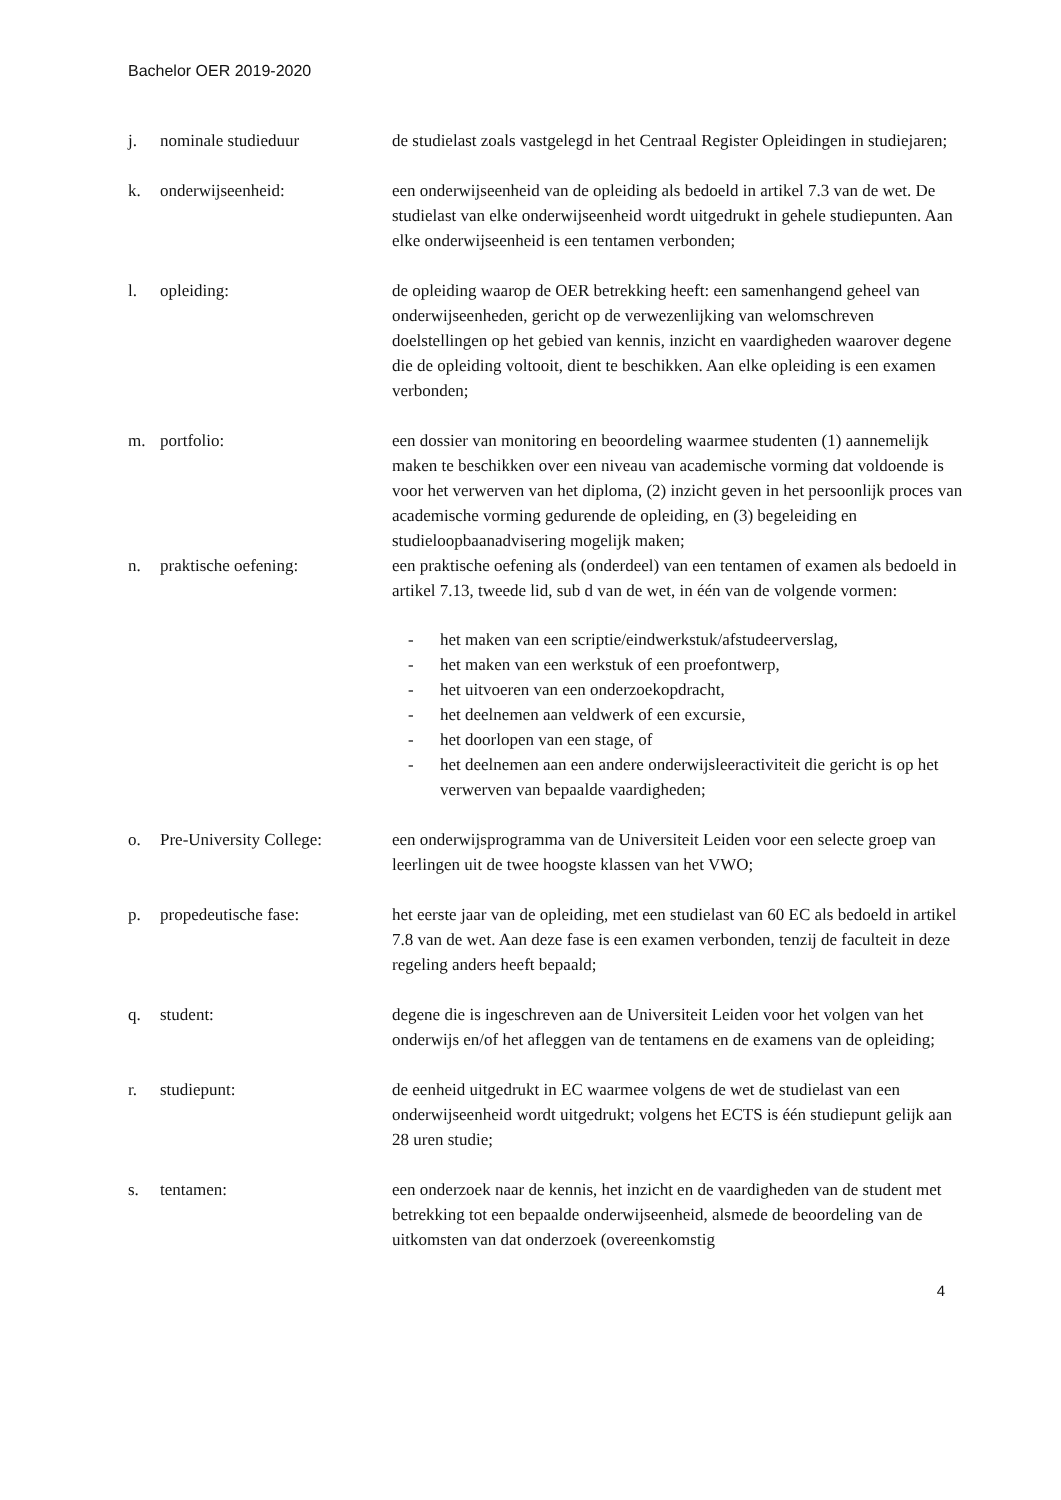Bachelor OER 2019-2020
j. nominale studieduur de studielast zoals vastgelegd in het Centraal Register Opleidingen in studiejaren;
k. onderwijseenheid: een onderwijseenheid van de opleiding als bedoeld in artikel 7.3 van de wet. De studielast van elke onderwijseenheid wordt uitgedrukt in gehele studiepunten. Aan elke onderwijseenheid is een tentamen verbonden;
l. opleiding: de opleiding waarop de OER betrekking heeft: een samenhangend geheel van onderwijseenheden, gericht op de verwezenlijking van welomschreven doelstellingen op het gebied van kennis, inzicht en vaardigheden waarover degene die de opleiding voltooit, dient te beschikken. Aan elke opleiding is een examen verbonden;
m. portfolio: een dossier van monitoring en beoordeling waarmee studenten (1) aannemelijk maken te beschikken over een niveau van academische vorming dat voldoende is voor het verwerven van het diploma, (2) inzicht geven in het persoonlijk proces van academische vorming gedurende de opleiding, en (3) begeleiding en studieloopbaanadvisering mogelijk maken;
n. praktische oefening: een praktische oefening als (onderdeel) van een tentamen of examen als bedoeld in artikel 7.13, tweede lid, sub d van de wet, in één van de volgende vormen:
- het maken van een scriptie/eindwerkstuk/afstudeerverslag,
- het maken van een werkstuk of een proefontwerp,
- het uitvoeren van een onderzoekopdracht,
- het deelnemen aan veldwerk of een excursie,
- het doorlopen van een stage, of
- het deelnemen aan een andere onderwijsleeractiviteit die gericht is op het verwerven van bepaalde vaardigheden;
o. Pre-University College:
een onderwijsprogramma van de Universiteit Leiden voor een selecte groep van leerlingen uit de twee hoogste klassen van het VWO;
p. propedeutische fase: het eerste jaar van de opleiding, met een studielast van 60 EC als bedoeld in artikel 7.8 van de wet. Aan deze fase is een examen verbonden, tenzij de faculteit in deze regeling anders heeft bepaald;
q. student: degene die is ingeschreven aan de Universiteit Leiden voor het volgen van het onderwijs en/of het afleggen van de tentamens en de examens van de opleiding;
r. studiepunt: de eenheid uitgedrukt in EC waarmee volgens de wet de studielast van een onderwijseenheid wordt uitgedrukt; volgens het ECTS is één studiepunt gelijk aan 28 uren studie;
s. tentamen: een onderzoek naar de kennis, het inzicht en de vaardigheden van de student met betrekking tot een bepaalde onderwijseenheid, alsmede de beoordeling van de uitkomsten van dat onderzoek (overeenkomstig
4